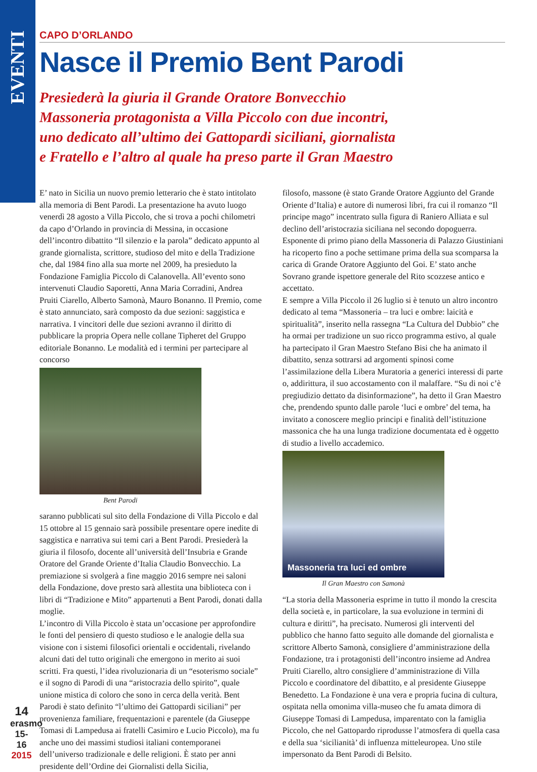EVENTI
CAPO D’ORLANDO
Nasce il Premio Bent Parodi
Presiederà la giuria il Grande Oratore Bonvecchio
Massoneria protagonista a Villa Piccolo con due incontri,
uno dedicato all’ultimo dei Gattopardi siciliani, giornalista
e Fratello e l’altro al quale ha preso parte il Gran Maestro
E’ nato in Sicilia un nuovo premio letterario che è stato intitolato alla memoria di Bent Parodi. La presentazione ha avuto luogo venerdì 28 agosto a Villa Piccolo, che si trova a pochi chilometri da capo d’Orlando in provincia di Messina, in occasione dell’incontro dibattito “Il silenzio e la parola” dedicato appunto al grande giornalista, scrittore, studioso del mito e della Tradizione che, dal 1984 fino alla sua morte nel 2009, ha presieduto la Fondazione Famiglia Piccolo di Calanovella. All’evento sono intervenuti Claudio Saporetti, Anna Maria Corradini, Andrea Pruiti Ciarello, Alberto Samonà, Mauro Bonanno. Il Premio, come è stato annunciato, sarà composto da due sezioni: saggistica e narrativa. I vincitori delle due sezioni avranno il diritto di pubblicare la propria Opera nelle collane Tipheret del Gruppo editoriale Bonanno. Le modalità ed i termini per partecipare al concorso
Bent Parodi
saranno pubblicati sul sito della Fondazione di Villa Piccolo e dal 15 ottobre al 15 gennaio sarà possibile presentare opere inedite di saggistica e narrativa sui temi cari a Bent Parodi. Presiederà la giuria il filosofo, docente all’università dell’Insubria e Grande Oratore del Grande Oriente d’Italia Claudio Bonvecchio. La premiazione si svolgerà a fine maggio 2016 sempre nei saloni della Fondazione, dove presto sarà allestita una biblioteca con i libri di “Tradizione e Mito” appartenuti a Bent Parodi, donati dalla moglie.
L’incontro di Villa Piccolo è stata un’occasione per approfondire le fonti del pensiero di questo studioso e le analogie della sua visione con i sistemi filosofici orientali e occidentali, rivelando alcuni dati del tutto originali che emergono in merito ai suoi scritti. Fra questi, l’idea rivoluzionaria di un “esoterismo sociale” e il sogno di Parodi di una “aristocrazia dello spirito”, quale unione mistica di coloro che sono in cerca della verità. Bent Parodi è stato definito “l’ultimo dei Gattopardi siciliani” per provenienza familiare, frequentazioni e parentele (da Giuseppe Tomasi di Lampedusa ai fratelli Casimiro e Lucio Piccolo), ma fu anche uno dei massimi studiosi italiani contemporanei dell’universo tradizionale e delle religioni. È stato per anni presidente dell’Ordine dei Giornalisti della Sicilia,
filosofo, massone (è stato Grande Oratore Aggiunto del Grande Oriente d’Italia) e autore di numerosi libri, fra cui il romanzo “Il principe mago” incentrato sulla figura di Raniero Alliata e sul declino dell’aristocrazia siciliana nel secondo dopoguerra. Esponente di primo piano della Massoneria di Palazzo Giustiniani ha ricoperto fino a poche settimane prima della sua scomparsa la carica di Grande Oratore Aggiunto del Goi. E’ stato anche Sovrano grande ispettore generale del Rito scozzese antico e accettato.
E sempre a Villa Piccolo il 26 luglio si è tenuto un altro incontro dedicato al tema “Massoneria – tra luci e ombre: laicità e spiritualità”, inserito nella rassegna “La Cultura del Dubbio” che ha ormai per tradizione un suo ricco programma estivo, al quale ha partecipato il Gran Maestro Stefano Bisi che ha animato il dibattito, senza sottrarsi ad argomenti spinosi come l’assimilazione della Libera Muratoria a generici interessi di parte o, addirittura, il suo accostamento con il malaffare. “Su di noi c’è pregiudizio dettato da disinformazione”, ha detto il Gran Maestro che, prendendo spunto dalle parole ‘luci e ombre’ del tema, ha invitato a conoscere meglio principi e finalità dell’istituzione massonica che ha una lunga tradizione documentata ed è oggetto di studio a livello accademico.
Massoneria tra luci ed ombre
Il Gran Maestro con Samonà
“La storia della Massoneria esprime in tutto il mondo la crescita della società e, in particolare, la sua evoluzione in termini di cultura e diritti”, ha precisato. Numerosi gli interventi del pubblico che hanno fatto seguito alle domande del giornalista e scrittore Alberto Samonà, consigliere d’amministrazione della Fondazione, tra i protagonisti dell’incontro insieme ad Andrea Pruiti Ciarello, altro consigliere d’amministrazione di Villa Piccolo e coordinatore del dibattito, e al presidente Giuseppe Benedetto. La Fondazione è una vera e propria fucina di cultura, ospitata nella omonima villa-museo che fu amata dimora di Giuseppe Tomasi di Lampedusa, imparentato con la famiglia Piccolo, che nel Gattopardo riprodusse l’atmosfera di quella casa e della sua ‘sicilianità’ di influenza mitteleuropea. Uno stile impersonato da Bent Parodi di Belsito.
14
erasmo
15-16
2015